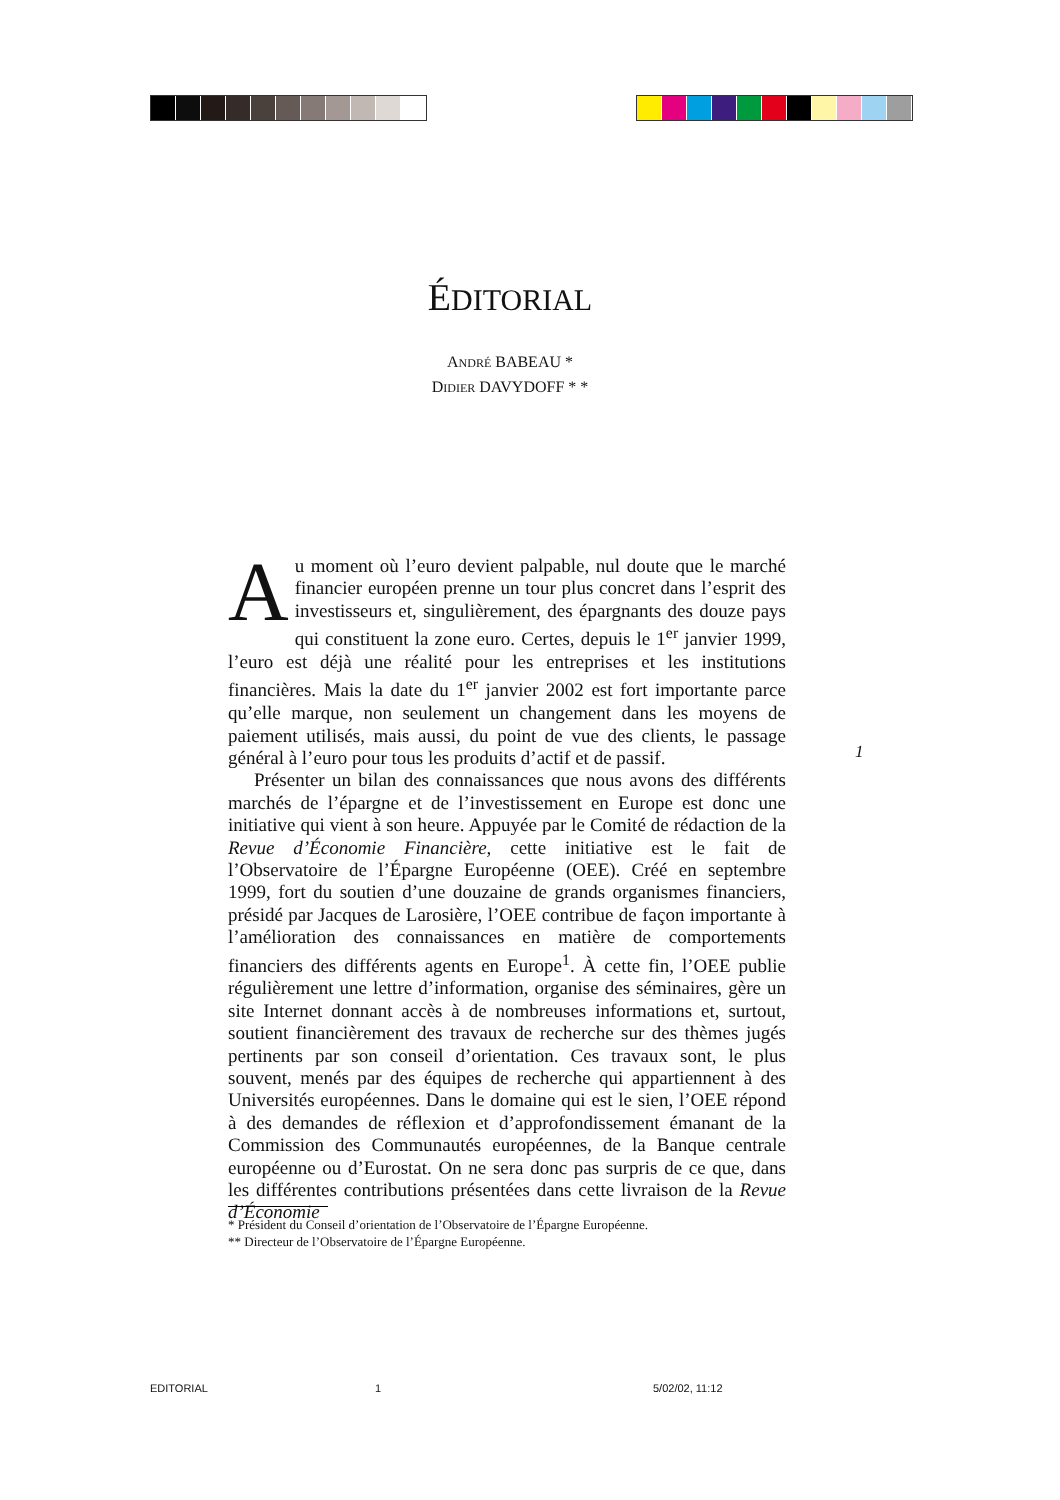ÉDITORIAL
ANDRÉ BABEAU *
DIDIER DAVYDOFF * *
Au moment où l’euro devient palpable, nul doute que le marché financier européen prenne un tour plus concret dans l’esprit des investisseurs et, singulièrement, des épargnants des douze pays qui constituent la zone euro. Certes, depuis le 1<sup>er</sup> janvier 1999, l’euro est déjà une réalité pour les entreprises et les institutions financières. Mais la date du 1<sup>er</sup> janvier 2002 est fort importante parce qu’elle marque, non seulement un changement dans les moyens de paiement utilisés, mais aussi, du point de vue des clients, le passage général à l’euro pour tous les produits d’actif et de passif.
Présenter un bilan des connaissances que nous avons des différents marchés de l’épargne et de l’investissement en Europe est donc une initiative qui vient à son heure. Appuyée par le Comité de rédaction de la Revue d’Économie Financière, cette initiative est le fait de l’Observatoire de l’Épargne Européenne (OEE). Créé en septembre 1999, fort du soutien d’une douzaine de grands organismes financiers, présidé par Jacques de Larosière, l’OEE contribue de façon importante à l’amélioration des connaissances en matière de comportements financiers des différents agents en Europe<sup>1</sup>. À cette fin, l’OEE publie régulièrement une lettre d’information, organise des séminaires, gère un site Internet donnant accès à de nombreuses informations et, surtout, soutient financièrement des travaux de recherche sur des thèmes jugés pertinents par son conseil d’orientation. Ces travaux sont, le plus souvent, menés par des équipes de recherche qui appartiennent à des Universités européennes. Dans le domaine qui est le sien, l’OEE répond à des demandes de réflexion et d’approfondissement émanant de la Commission des Communautés européennes, de la Banque centrale européenne ou d’Eurostat. On ne sera donc pas surpris de ce que, dans les différentes contributions présentées dans cette livraison de la Revue d’Économie
1
* Président du Conseil d’orientation de l’Observatoire de l’Épargne Européenne.
** Directeur de l’Observatoire de l’Épargne Européenne.
EDITORIAL 1 5/02/02, 11:12